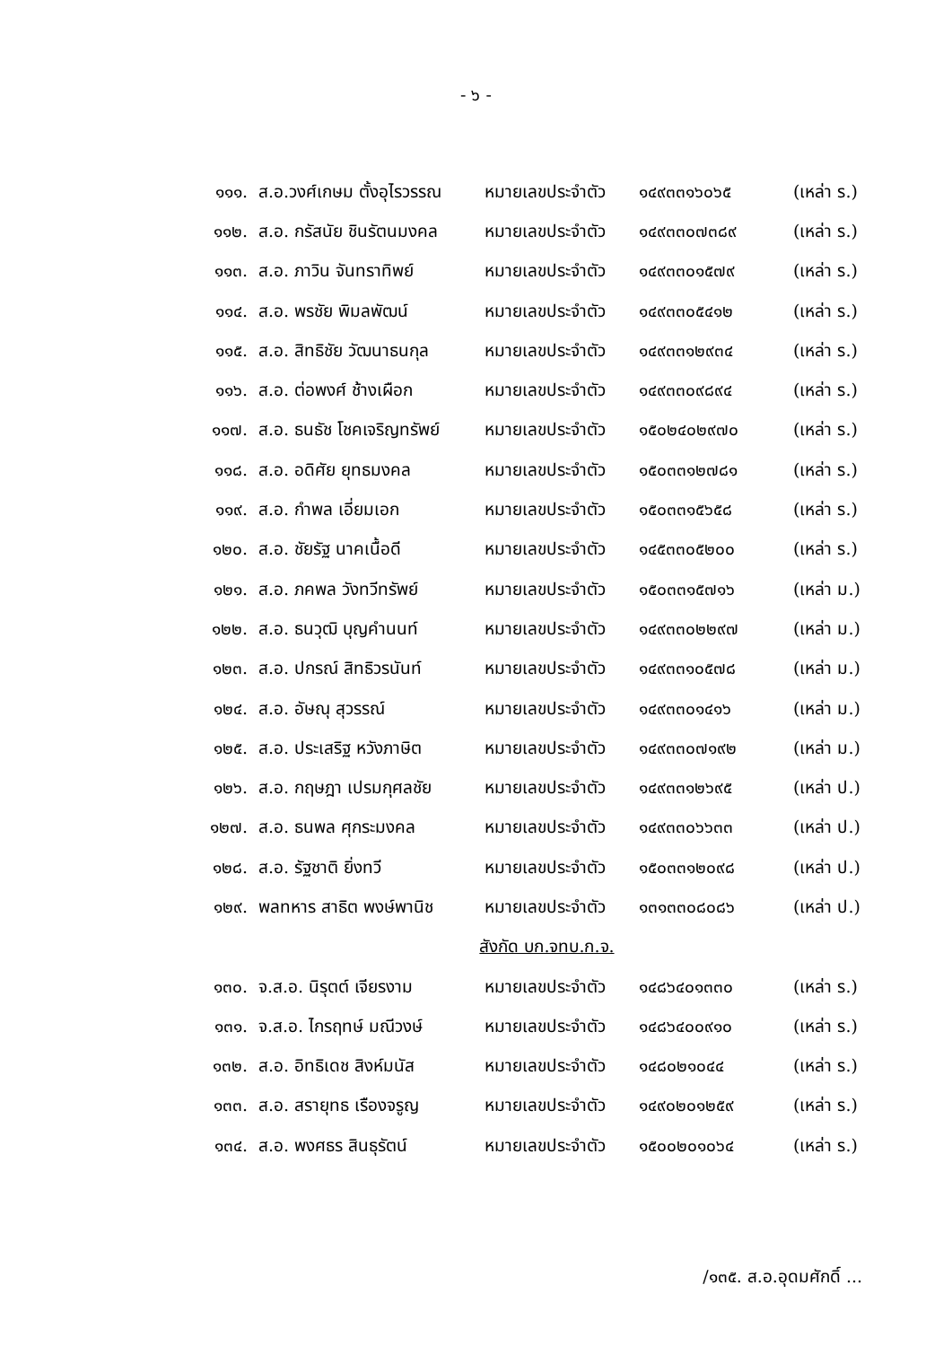- ๖ -
| ๑๑๑. | ส.อ.วงศ์เกษม ตั้งอุไรวรรณ | หมายเลขประจำตัว | ๑๔๙๓๓๑๖๐๖๕ | (เหล่า ร.) |
| ๑๑๒. | ส.อ. กรัสนัย ชินรัตนมงคล | หมายเลขประจำตัว | ๑๔๙๓๓๐๗๓๘๙ | (เหล่า ร.) |
| ๑๑๓. | ส.อ. ภาวิน จันทราทิพย์ | หมายเลขประจำตัว | ๑๔๙๓๓๐๑๕๗๙ | (เหล่า ร.) |
| ๑๑๔. | ส.อ. พรชัย พิมลพัฒน์ | หมายเลขประจำตัว | ๑๔๙๓๓๐๕๔๑๒ | (เหล่า ร.) |
| ๑๑๕. | ส.อ. สิทธิชัย วัฒนาธนกุล | หมายเลขประจำตัว | ๑๔๙๓๓๑๒๙๓๔ | (เหล่า ร.) |
| ๑๑๖. | ส.อ. ต่อพงศ์ ช้างเผือก | หมายเลขประจำตัว | ๑๔๙๓๓๐๙๘๙๔ | (เหล่า ร.) |
| ๑๑๗. | ส.อ. ธนธัช โชคเจริญทรัพย์ | หมายเลขประจำตัว | ๑๕๐๒๔๐๒๙๗๐ | (เหล่า ร.) |
| ๑๑๘. | ส.อ. อดิศัย ยุทธมงคล | หมายเลขประจำตัว | ๑๕๐๓๓๑๒๗๘๑ | (เหล่า ร.) |
| ๑๑๙. | ส.อ. กำพล เอี่ยมเอก | หมายเลขประจำตัว | ๑๕๐๓๓๑๕๖๕๘ | (เหล่า ร.) |
| ๑๒๐. | ส.อ. ชัยรัฐ นาคเนื้อดี | หมายเลขประจำตัว | ๑๔๕๓๓๐๕๒๐๐ | (เหล่า ร.) |
| ๑๒๑. | ส.อ. ภคพล วังทวีทรัพย์ | หมายเลขประจำตัว | ๑๕๐๓๓๑๕๗๑๖ | (เหล่า ม.) |
| ๑๒๒. | ส.อ. ธนวุฒิ บุญคำนนท์ | หมายเลขประจำตัว | ๑๔๙๓๓๐๒๒๙๗ | (เหล่า ม.) |
| ๑๒๓. | ส.อ. ปกรณ์ สิทธิวรนันท์ | หมายเลขประจำตัว | ๑๔๙๓๓๑๐๕๗๘ | (เหล่า ม.) |
| ๑๒๔. | ส.อ. อัษณุ สุวรรณ์ | หมายเลขประจำตัว | ๑๔๙๓๓๐๑๔๑๖ | (เหล่า ม.) |
| ๑๒๕. | ส.อ. ประเสริฐ หวังภาษิต | หมายเลขประจำตัว | ๑๔๙๓๓๐๗๑๙๒ | (เหล่า ม.) |
| ๑๒๖. | ส.อ. กฤษฎา เปรมกุศลชัย | หมายเลขประจำตัว | ๑๔๙๓๓๑๒๖๙๕ | (เหล่า ป.) |
| ๑๒๗. | ส.อ. ธนพล ศุกระมงคล | หมายเลขประจำตัว | ๑๔๙๓๓๐๖๖๓๓ | (เหล่า ป.) |
| ๑๒๘. | ส.อ. รัฐชาติ ยิ่งทวี | หมายเลขประจำตัว | ๑๕๐๓๓๑๒๐๙๘ | (เหล่า ป.) |
| ๑๒๙. | พลทหาร สาธิต พงษ์พานิช | หมายเลขประจำตัว | ๑๓๑๓๓๐๘๐๘๖ | (เหล่า ป.) |
| สังกัด บก.จทบ.ก.จ. | | | | |
| ๑๓๐. | จ.ส.อ. นิรุตต์ เจียรงาม | หมายเลขประจำตัว | ๑๔๘๖๔๐๑๓๓๐ | (เหล่า ร.) |
| ๑๓๑. | จ.ส.อ. ไกรฤทษ์ มณีวงษ์ | หมายเลขประจำตัว | ๑๔๘๖๔๐๐๙๑๐ | (เหล่า ร.) |
| ๑๓๒. | ส.อ. อิทธิเดช สิงห์มนัส | หมายเลขประจำตัว | ๑๔๘๐๒๑๐๔๔ | (เหล่า ร.) |
| ๑๓๓. | ส.อ. สรายุทธ เรืองจรูญ | หมายเลขประจำตัว | ๑๔๙๐๒๐๑๒๕๙ | (เหล่า ร.) |
| ๑๓๔. | ส.อ. พงศธร สินธุรัตน์ | หมายเลขประจำตัว | ๑๕๐๐๒๐๑๐๖๔ | (เหล่า ร.) |
/๑๓๕. ส.อ.อุดมศักดิ์ ...